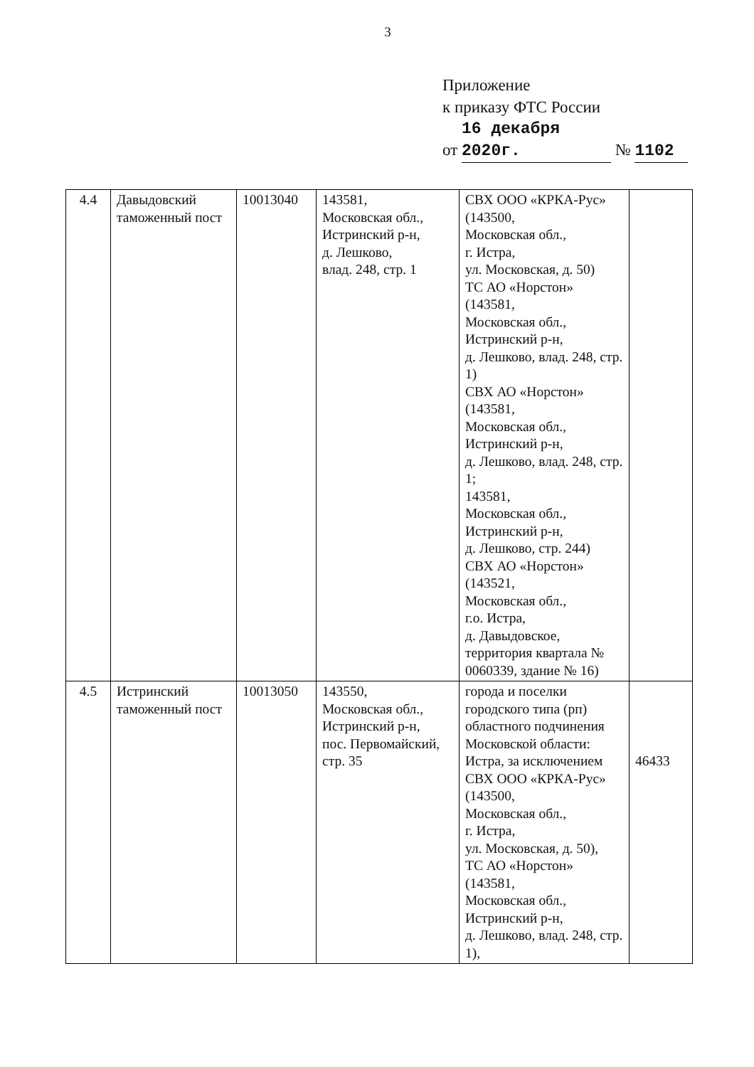3
Приложение
к приказу ФТС России
от 16 декабря 2020г. № 1102
| 4.4 | Давыдовский таможенный пост | 10013040 | 143581, Московская обл., Истринский р-н, д. Лешково, влад. 248, стр. 1 | СВХ ООО «КРКА-Рус» (143500, Московская обл., г. Истра, ул. Московская, д. 50) ТС АО «Норстон» (143581, Московская обл., Истринский р-н, д. Лешково, влад. 248, стр. 1) СВХ АО «Норстон» (143581, Московская обл., Истринский р-н, д. Лешково, влад. 248, стр. 1; 143581, Московская обл., Истринский р-н, д. Лешково, стр. 244) СВХ АО «Норстон» (143521, Московская обл., г.о. Истра, д. Давыдовское, территория квартала № 0060339, здание № 16) | |
| 4.5 | Истринский таможенный пост | 10013050 | 143550, Московская обл., Истринский р-н, пос. Первомайский, стр. 35 | города и поселки городского типа (рп) областного подчинения Московской области: Истра, за исключением СВХ ООО «КРКА-Рус» (143500, Московская обл., г. Истра, ул. Московская, д. 50), ТС АО «Норстон» (143581, Московская обл., Истринский р-н, д. Лешково, влад. 248, стр. 1), | 46433 |